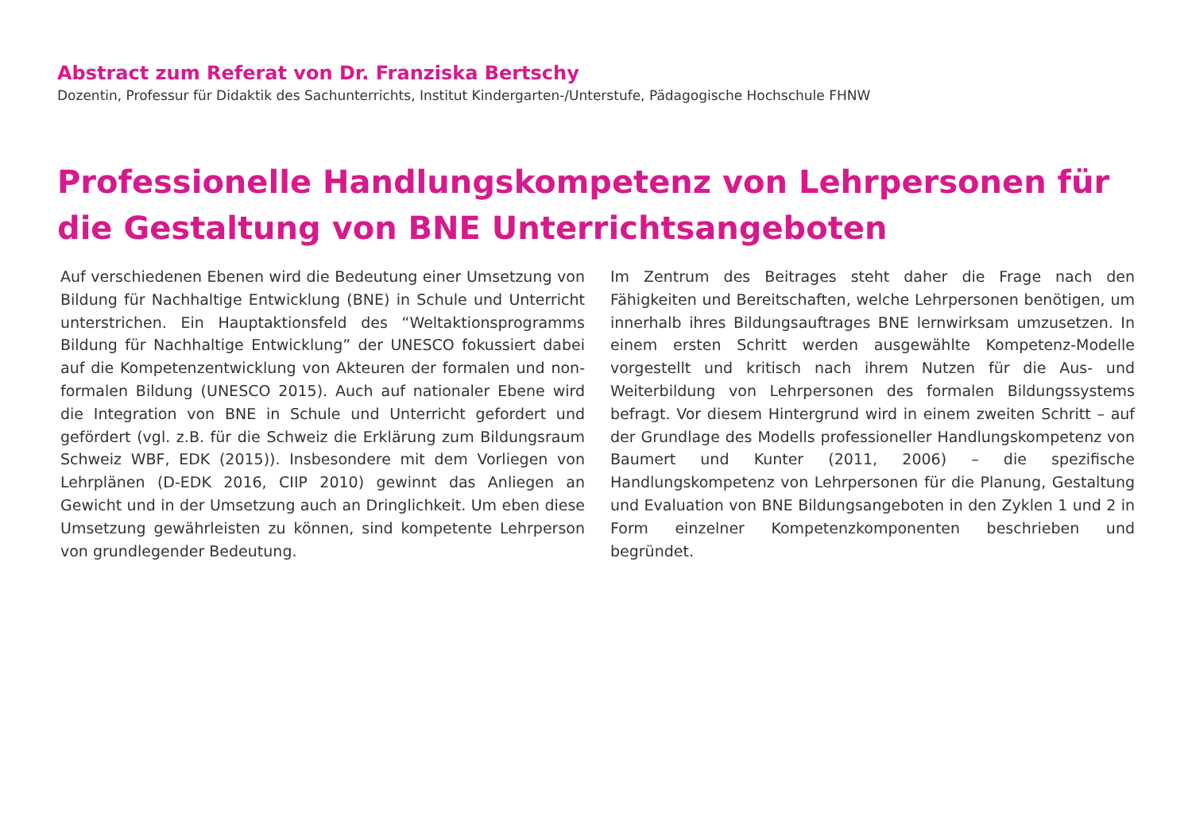Abstract zum Referat von Dr. Franziska Bertschy
Dozentin, Professur für Didaktik des Sachunterrichts, Institut Kindergarten-/Unterstufe, Pädagogische Hochschule FHNW
Professionelle Handlungskompetenz von Lehrpersonen für die Gestaltung von BNE Unterrichtsangeboten
Auf verschiedenen Ebenen wird die Bedeutung einer Umsetzung von Bildung für Nachhaltige Entwicklung (BNE) in Schule und Unterricht unterstrichen. Ein Hauptaktionsfeld des “Weltaktionsprogramms Bildung für Nachhaltige Entwicklung” der UNESCO fokussiert dabei auf die Kompetenzentwicklung von Akteuren der formalen und non-formalen Bildung (UNESCO 2015). Auch auf nationaler Ebene wird die Integration von BNE in Schule und Unterricht gefordert und gefördert (vgl. z.B. für die Schweiz die Erklärung zum Bildungsraum Schweiz WBF, EDK (2015)). Insbesondere mit dem Vorliegen von Lehrplänen (D-EDK 2016, CIIP 2010) gewinnt das Anliegen an Gewicht und in der Umsetzung auch an Dringlichkeit. Um eben diese Umsetzung gewährleisten zu können, sind kompetente Lehrperson von grundlegender Bedeutung.
Im Zentrum des Beitrages steht daher die Frage nach den Fähigkeiten und Bereitschaften, welche Lehrpersonen benötigen, um innerhalb ihres Bildungsauftrages BNE lernwirksam umzusetzen. In einem ersten Schritt werden ausgewählte Kompetenz-Modelle vorgestellt und kritisch nach ihrem Nutzen für die Aus- und Weiterbildung von Lehrpersonen des formalen Bildungssystems befragt. Vor diesem Hintergrund wird in einem zweiten Schritt – auf der Grundlage des Modells professioneller Handlungskompetenz von Baumert und Kunter (2011, 2006) – die spezifische Handlungskompetenz von Lehrpersonen für die Planung, Gestaltung und Evaluation von BNE Bildungsangeboten in den Zyklen 1 und 2 in Form einzelner Kompetenzkomponenten beschrieben und begründet.